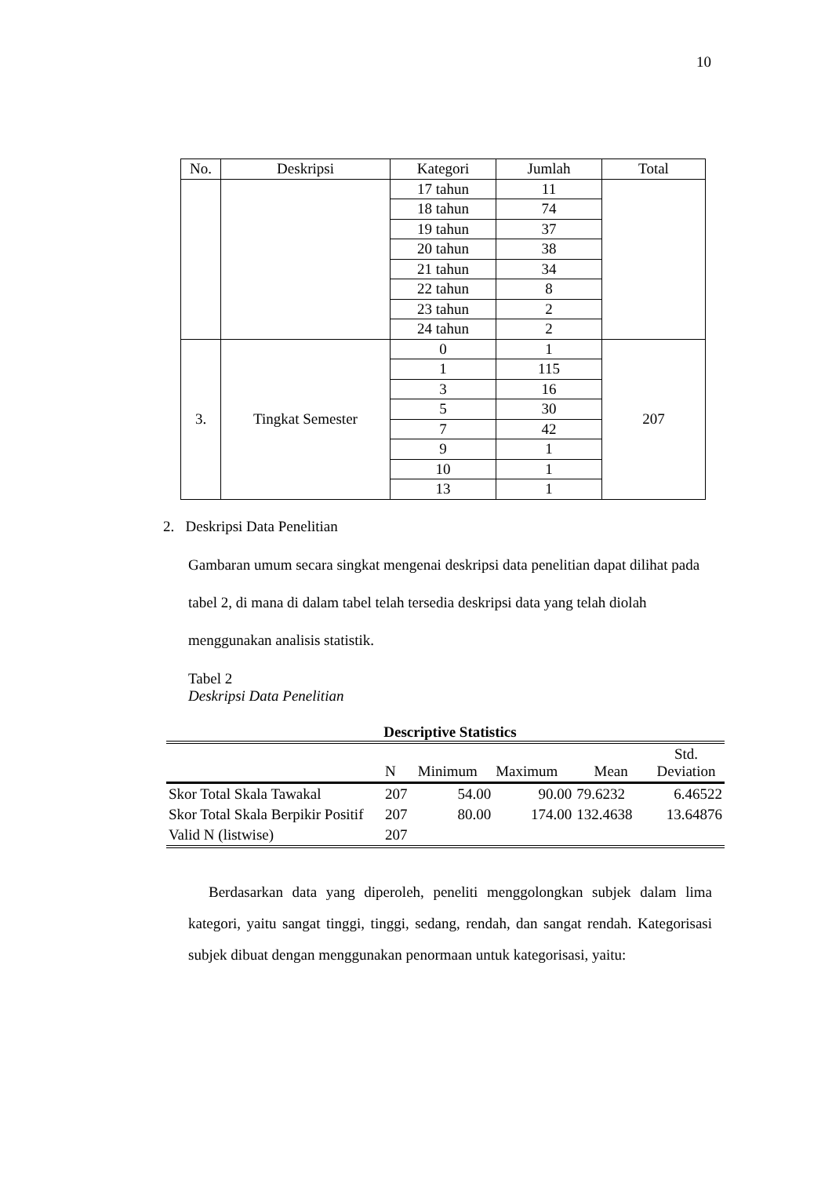10
| No. | Deskripsi | Kategori | Jumlah | Total |
| --- | --- | --- | --- | --- |
| | | 17 tahun | 11 | |
| | | 18 tahun | 74 | |
| | | 19 tahun | 37 | |
| | | 20 tahun | 38 | |
| | | 21 tahun | 34 | |
| | | 22 tahun | 8 | |
| | | 23 tahun | 2 | |
| | | 24 tahun | 2 | |
| 3. | Tingkat Semester | 0 | 1 | 207 |
| | | 1 | 115 | |
| | | 3 | 16 | |
| | | 5 | 30 | |
| | | 7 | 42 | |
| | | 9 | 1 | |
| | | 10 | 1 | |
| | | 13 | 1 | |
2. Deskripsi Data Penelitian
Gambaran umum secara singkat mengenai deskripsi data penelitian dapat dilihat pada tabel 2, di mana di dalam tabel telah tersedia deskripsi data yang telah diolah menggunakan analisis statistik.
Tabel 2
Deskripsi Data Penelitian
Descriptive Statistics
| | N | Minimum | Maximum | Mean | Std. Deviation |
| Skor Total Skala Tawakal | 207 | 54.00 | 90.00 | 79.6232 | 6.46522 |
| Skor Total Skala Berpikir Positif | 207 | 80.00 | 174.00 | 132.4638 | 13.64876 |
| Valid N (listwise) | 207 | | | | |
Berdasarkan data yang diperoleh, peneliti menggolongkan subjek dalam lima kategori, yaitu sangat tinggi, tinggi, sedang, rendah, dan sangat rendah. Kategorisasi subjek dibuat dengan menggunakan penormaan untuk kategorisasi, yaitu: